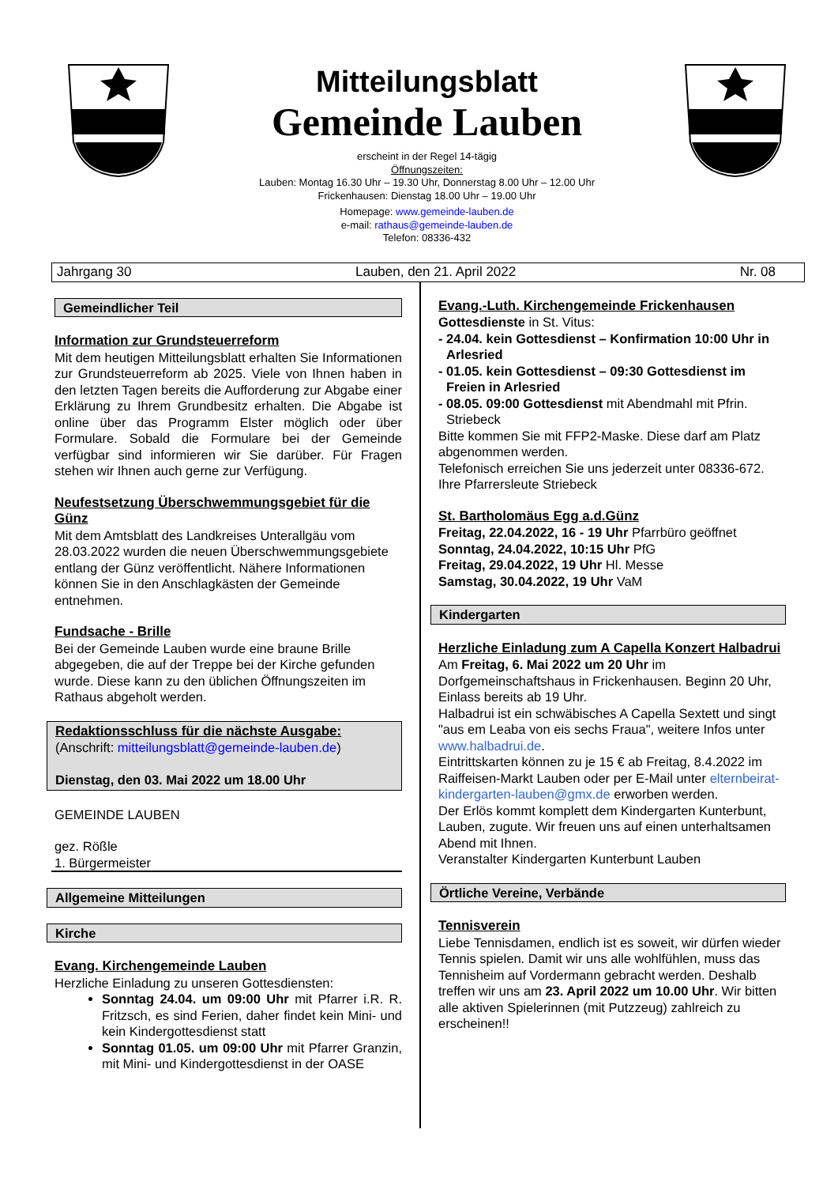Mitteilungsblatt
Gemeinde Lauben
erscheint in der Regel 14-tägig
Öffnungszeiten:
Lauben: Montag 16.30 Uhr – 19.30 Uhr, Donnerstag 8.00 Uhr – 12.00 Uhr
Frickenhausen: Dienstag 18.00 Uhr – 19.00 Uhr
Homepage: www.gemeinde-lauben.de
e-mail: rathaus@gemeinde-lauben.de
Telefon: 08336-432
Jahrgang 30 Lauben, den 21. April 2022 Nr. 08
Gemeindlicher Teil
Information zur Grundsteuerreform
Mit dem heutigen Mitteilungsblatt erhalten Sie Informationen zur Grundsteuerreform ab 2025. Viele von Ihnen haben in den letzten Tagen bereits die Aufforderung zur Abgabe einer Erklärung zu Ihrem Grundbesitz erhalten. Die Abgabe ist online über das Programm Elster möglich oder über Formulare. Sobald die Formulare bei der Gemeinde verfügbar sind informieren wir Sie darüber. Für Fragen stehen wir Ihnen auch gerne zur Verfügung.
Neufestsetzung Überschwemmungsgebiet für die Günz
Mit dem Amtsblatt des Landkreises Unterallgäu vom 28.03.2022 wurden die neuen Überschwemmungsgebiete entlang der Günz veröffentlicht. Nähere Informationen können Sie in den Anschlagkästen der Gemeinde entnehmen.
Fundsache - Brille
Bei der Gemeinde Lauben wurde eine braune Brille abgegeben, die auf der Treppe bei der Kirche gefunden wurde. Diese kann zu den üblichen Öffnungszeiten im Rathaus abgeholt werden.
Redaktionsschluss für die nächste Ausgabe:
(Anschrift: mitteilungsblatt@gemeinde-lauben.de)
Dienstag, den 03. Mai 2022 um 18.00 Uhr
GEMEINDE LAUBEN
gez. Rößle
1. Bürgermeister
Allgemeine Mitteilungen
Kirche
Evang. Kirchengemeinde Lauben
Herzliche Einladung zu unseren Gottesdiensten:
Sonntag 24.04. um 09:00 Uhr mit Pfarrer i.R. R. Fritzsch, es sind Ferien, daher findet kein Mini- und kein Kindergottesdienst statt
Sonntag 01.05. um 09:00 Uhr mit Pfarrer Granzin, mit Mini- und Kindergottesdienst in der OASE
Evang.-Luth. Kirchengemeinde Frickenhausen
Gottesdienste in St. Vitus:
- 24.04. kein Gottesdienst – Konfirmation 10:00 Uhr in Arlesried
- 01.05. kein Gottesdienst – 09:30 Gottesdienst im Freien in Arlesried
- 08.05. 09:00 Gottesdienst mit Abendmahl mit Pfrin. Striebeck
Bitte kommen Sie mit FFP2-Maske. Diese darf am Platz abgenommen werden.
Telefonisch erreichen Sie uns jederzeit unter 08336-672.
Ihre Pfarrersleute Striebeck
St. Bartholomäus Egg a.d.Günz
Freitag, 22.04.2022, 16 - 19 Uhr Pfarrbüro geöffnet
Sonntag, 24.04.2022, 10:15 Uhr PfG
Freitag, 29.04.2022, 19 Uhr Hl. Messe
Samstag, 30.04.2022, 19 Uhr VaM
Kindergarten
Herzliche Einladung zum A Capella Konzert Halbadrui
Am Freitag, 6. Mai 2022 um 20 Uhr im Dorfgemeinschaftshaus in Frickenhausen. Beginn 20 Uhr, Einlass bereits ab 19 Uhr.
Halbadrui ist ein schwäbisches A Capella Sextett und singt "aus em Leaba von eis sechs Fraua", weitere Infos unter www.halbadrui.de.
Eintrittskarten können zu je 15 € ab Freitag, 8.4.2022 im Raiffeisen-Markt Lauben oder per E-Mail unter elternbeirat-kindergarten-lauben@gmx.de erworben werden.
Der Erlös kommt komplett dem Kindergarten Kunterbunt, Lauben, zugute. Wir freuen uns auf einen unterhaltsamen Abend mit Ihnen.
Veranstalter Kindergarten Kunterbunt Lauben
Örtliche Vereine, Verbände
Tennisverein
Liebe Tennisdamen, endlich ist es soweit, wir dürfen wieder Tennis spielen. Damit wir uns alle wohlfühlen, muss das Tennisheim auf Vordermann gebracht werden. Deshalb treffen wir uns am 23. April 2022 um 10.00 Uhr. Wir bitten alle aktiven Spielerinnen (mit Putzzeug) zahlreich zu erscheinen!!